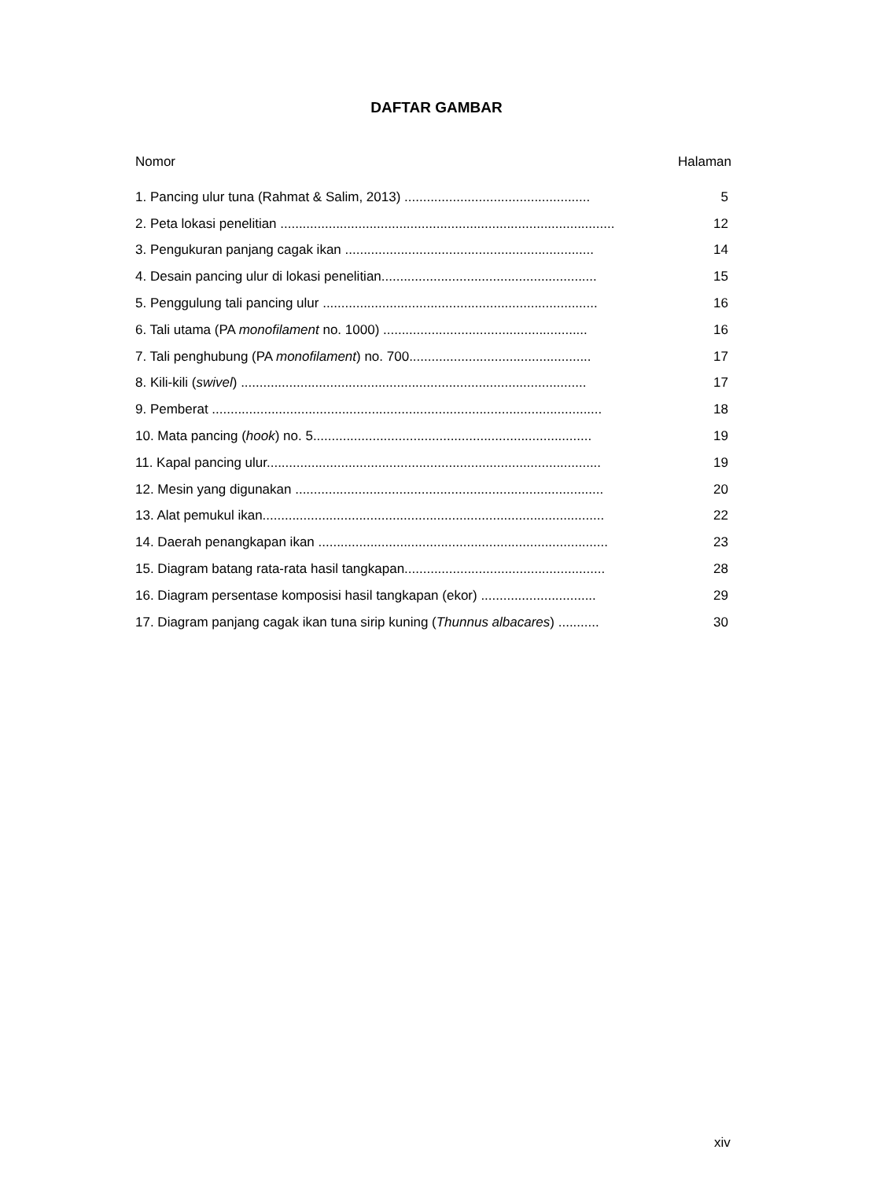DAFTAR GAMBAR
Nomor Halaman
1. Pancing ulur tuna (Rahmat & Salim, 2013) .................................................. 5
2. Peta lokasi penelitian .......................................................................................... 12
3. Pengukuran panjang cagak ikan ................................................................... 14
4. Desain pancing ulur di lokasi penelitian.......................................................... 15
5. Penggulung tali pancing ulur .......................................................................... 16
6. Tali utama (PA monofilament no. 1000) ....................................................... 16
7. Tali penghubung (PA monofilament) no. 700................................................. 17
8. Kili-kili (swivel) ............................................................................................. 17
9. Pemberat ......................................................................................................... 18
10. Mata pancing (hook) no. 5........................................................................... 19
11. Kapal pancing ulur.......................................................................................... 19
12. Mesin yang digunakan ................................................................................... 20
13. Alat pemukul ikan............................................................................................ 22
14. Daerah penangkapan ikan .............................................................................. 23
15. Diagram batang rata-rata hasil tangkapan...................................................... 28
16. Diagram persentase komposisi hasil tangkapan (ekor) ............................... 29
17. Diagram panjang cagak ikan tuna sirip kuning (Thunnus albacares) ........... 30
xiv